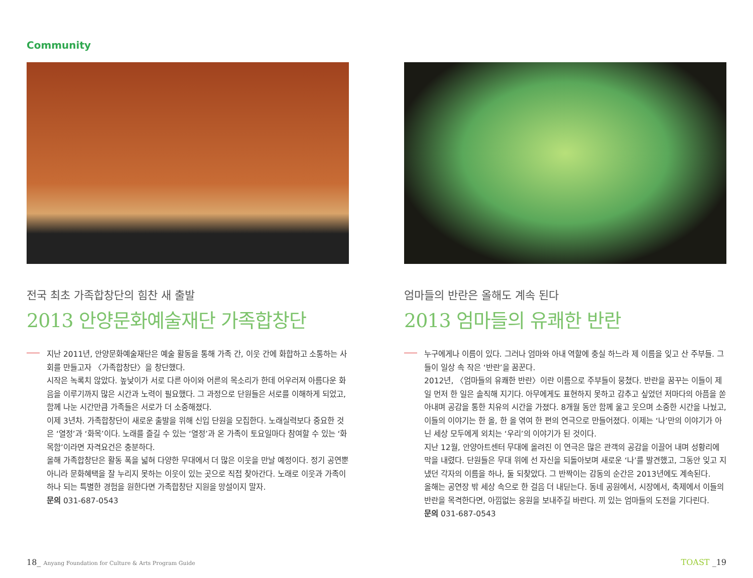Community
전국 최초 가족합창단의 힘찬 새 출발
2013 안양문화예술재단 가족합창단
지난 2011년, 안양문화예술재단은 예술 활동을 통해 가족 간, 이웃 간에 화합하고 소통하는 사회를 만들고자 〈가족합창단〉을 창단했다.
시작은 녹록치 않았다. 높낮이가 서로 다른 아이와 어른의 목소리가 한데 어우러져 아름다운 화음을 이루기까지 많은 시간과 노력이 필요했다. 그 과정으로 단원들은 서로를 이해하게 되었고, 함께 나눈 시간만큼 가족들은 서로가 더 소중해졌다.
이제 3년차. 가족합창단이 새로운 출발을 위해 신입 단원을 모집한다. 노래실력보다 중요한 것은 ‘열정’과 ‘화목’이다. 노래를 즐길 수 있는 ‘열정’과 온 가족이 토요일마다 참여할 수 있는 ‘화목함’이라면 자격요건은 충분하다.
올해 가족합창단은 활동 폭을 넓혀 다양한 무대에서 더 많은 이웃을 만날 예정이다. 정기 공연뿐 아니라 문화혜택을 잘 누리지 못하는 이웃이 있는 곳으로 직접 찾아간다. 노래로 이웃과 가족이 하나 되는 특별한 경험을 원한다면 가족합창단 지원을 망설이지 말자.
문의 031-687-0543
엄마들의 반란은 올해도 계속 된다
2013 엄마들의 유쾌한 반란
누구에게나 이름이 있다. 그러나 엄마와 아내 역할에 충실 하느라 제 이름을 잊고 산 주부들. 그들이 일상 속 작은 ‘반란’을 꿈꾼다.
2012년, 〈엄마들의 유쾌한 반란〉이란 이름으로 주부들이 뭉쳤다. 반란을 꿈꾸는 이들이 제일 먼저 한 일은 솔직해 지기다. 아무에게도 표현하지 못하고 감추고 싶었던 저마다의 아픔을 쏟아내며 공감을 통한 치유의 시간을 가졌다. 8개월 동안 함께 울고 웃으며 소중한 시간을 나눴고, 이들의 이야기는 한 올, 한 올 엮여 한 편의 연극으로 만들어졌다. 이제는 ‘나’만의 이야기가 아닌 세상 모두에게 외치는 ‘우리’의 이야기가 된 것이다.
지난 12월, 안양아트센터 무대에 올려진 이 연극은 많은 관객의 공감을 이끌어 내며 성황리에 막을 내렸다. 단원들은 무대 위에 선 자신을 되돌아보며 새로운 ‘나’를 발견했고, 그동안 잊고 지냈던 각자의 이름을 하나, 둘 되찾았다. 그 반짝이는 감동의 순간은 2013년에도 계속된다.
올해는 공연장 밖 세상 속으로 한 걸음 더 내딛는다. 동네 공원에서, 시장에서, 축제에서 이들의 반란을 목격한다면, 아낌없는 응원을 보내주길 바란다. 끼 있는 엄마들의 도전을 기다린다.
문의 031-687-0543
18_ Anyang Foundation for Culture & Arts Program Guide TOAST _19